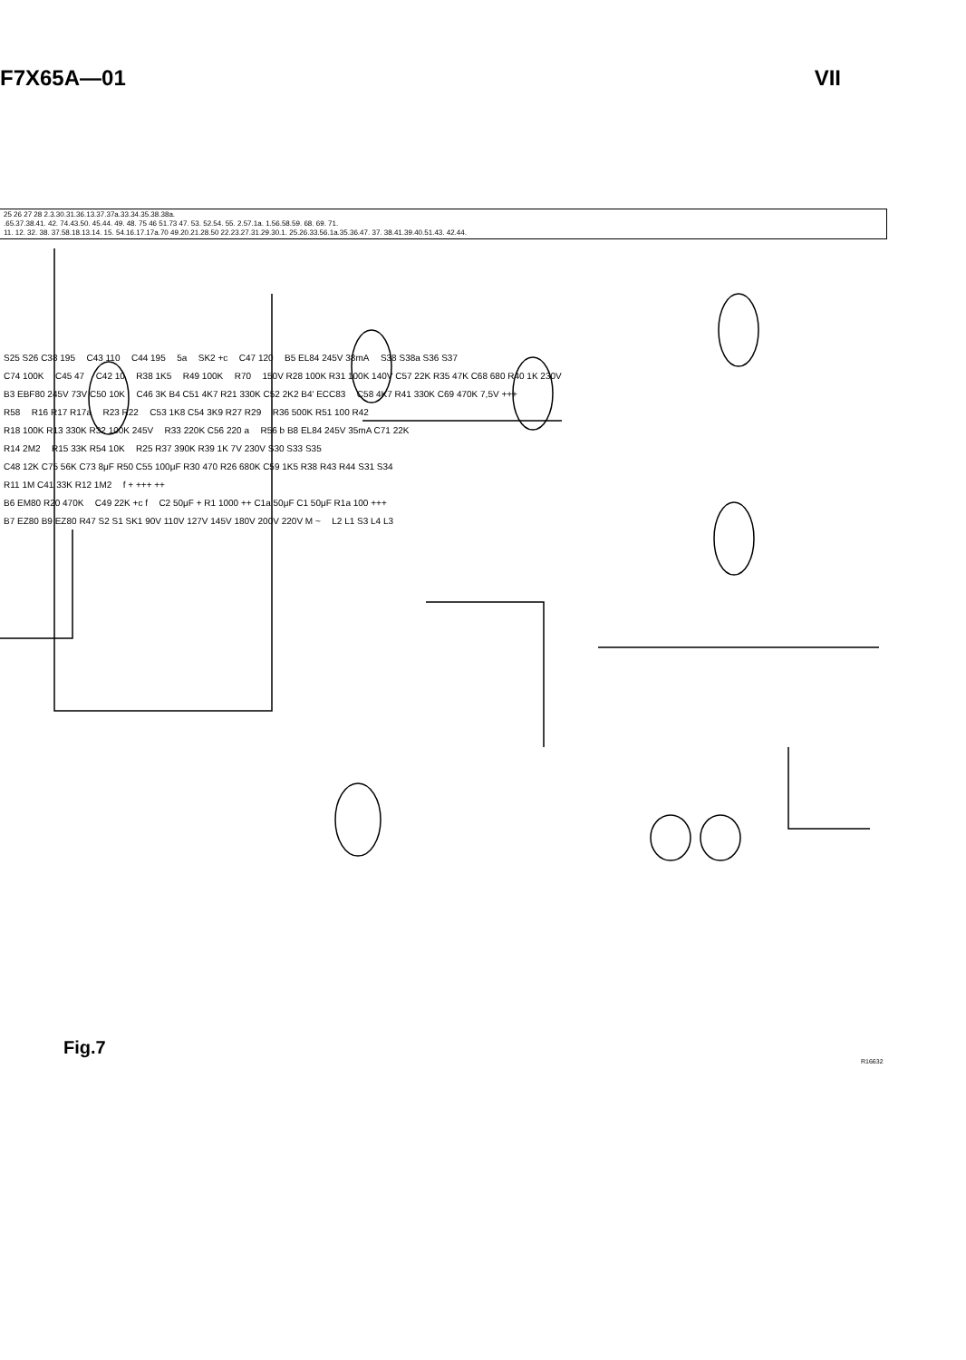F7X65A—01 VII
25 26 27 28 2.3.30.31.36.13.37.37a.33.34.35.38.38a.
.65.37.38.41. 42. 74.43.50. 45.44. 49. 48. 75 46 51.73 47. 53. 52.54. 55. 2.57.1a. 1.56.58.59. 68. 69. 71.
11. 12. 32. 38. 37.58.18.13.14. 15. 54.16.17.17a.70 49.20.21.28.50 22.23.27.31.29.30.1. 25.26.33.56.1a.35.36.47. 37. 38.41.39.40.51.43. 42.44.
S25 S26 C38 195 C43 110 C44 195 5a SK2 +c C47 120 B5 EL84 245V 38mA S38 S38a S36 S37
C74 100K C45 47 C42 10 R38 1K5 R49 100K R70 150V R28 100K R31 100K 140V C57 22K R35 47K C68 680 R40 1K 230V
B3 EBF80 245V 73V C50 10K C46 3K B4 C51 4K7 R21 330K C52 2K2 B4' ECC83 C58 4K7 R41 330K C69 470K 7,5V +++
R58 R16 R17 R17a R23 R22 C53 1K8 C54 3K9 R27 R29 R36 500K R51 100 R42
R18 100K R13 330K R32 100K 245V R33 220K C56 220 a R56 b B8 EL84 245V 35mA C71 22K
R14 2M2 R15 33K R54 10K R25 R37 390K R39 1K 7V 230V S30 S33 S35
C48 12K C75 56K C73 8μF R50 C55 100μF R30 470 R26 680K C59 1K5 R38 R43 R44 S31 S34
R11 1M C41 33K R12 1M2 f + +++ ++
B6 EM80 R20 470K C49 22K +c f C2 50μF + R1 1000 ++ C1a 50μF C1 50μF R1a 100 +++
B7 EZ80 B9 EZ80 R47 S2 S1 SK1 90V 110V 127V 145V 180V 200V 220V M ~ L2 L1 S3 L4 L3
Fig.7
R16632